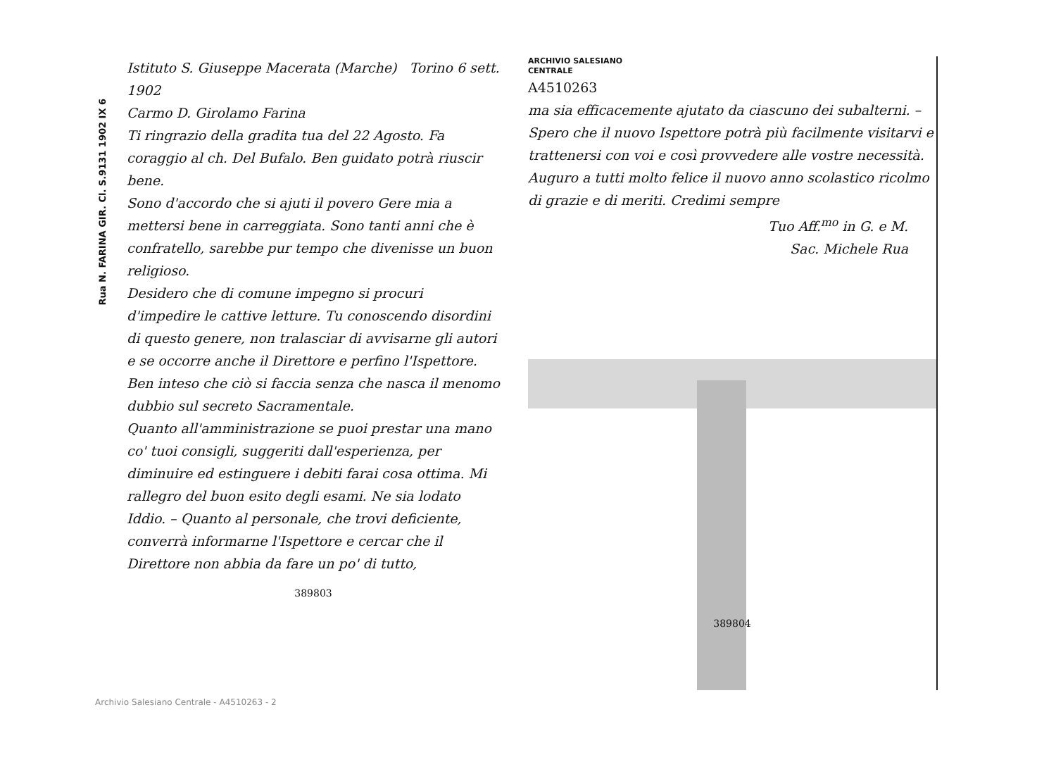Rua N. FARINA GIR. Cl. S.9131 1902 IX 6
Istituto S. Giuseppe Macerata (Marche) Torino 6 sett. 1902
Carmo D. Girolamo Farina
Ti ringrazio della gradita tua del 22 Agosto. Fa coraggio al ch. Del Bufalo. Ben guidato potrà riuscir bene.
Sono d'accordo che si ajuti il povero Gere mia a mettersi bene in carreggiata. Sono tanti anni che è confratello, sarebbe pur tempo che divenisse un buon religioso.
Desidero che di comune impegno si procuri d'impedire le cattive letture. Tu conoscendo disordini di questo genere, non tralasciar di avvisarne gli autori e se occorre anche il Direttore e perfino l'Ispettore. Ben inteso che ciò si faccia senza che nasca il menomo dubbio sul secreto Sacramentale.
Quanto all'amministrazione se puoi prestar una mano co' tuoi consigli, suggeriti dall'esperienza, per diminuire ed estinguere i debiti farai cosa ottima. Mi rallegro del buon esito degli esami. Ne sia lodato Iddio. – Quanto al personale, che trovi deficiente, converrà informarne l'Ispettore e cercar che il Direttore non abbia da fare un po' di tutto,
389803
ARCHIVIO SALESIANO
CENTRALE
A4510263
ma sia efficacemente ajutato da ciascuno dei subalterni. – Spero che il nuovo Ispettore potrà più facilmente visitarvi e trattenersi con voi e così provvedere alle vostre necessità.
Auguro a tutti molto felice il nuovo anno scolastico ricolmo di grazie e di meriti. Credimi sempre
Tuo Aff.<sup>mo</sup> in G. e M.
Sac. Michele Rua
389804
Archivio Salesiano Centrale - A4510263 - 2